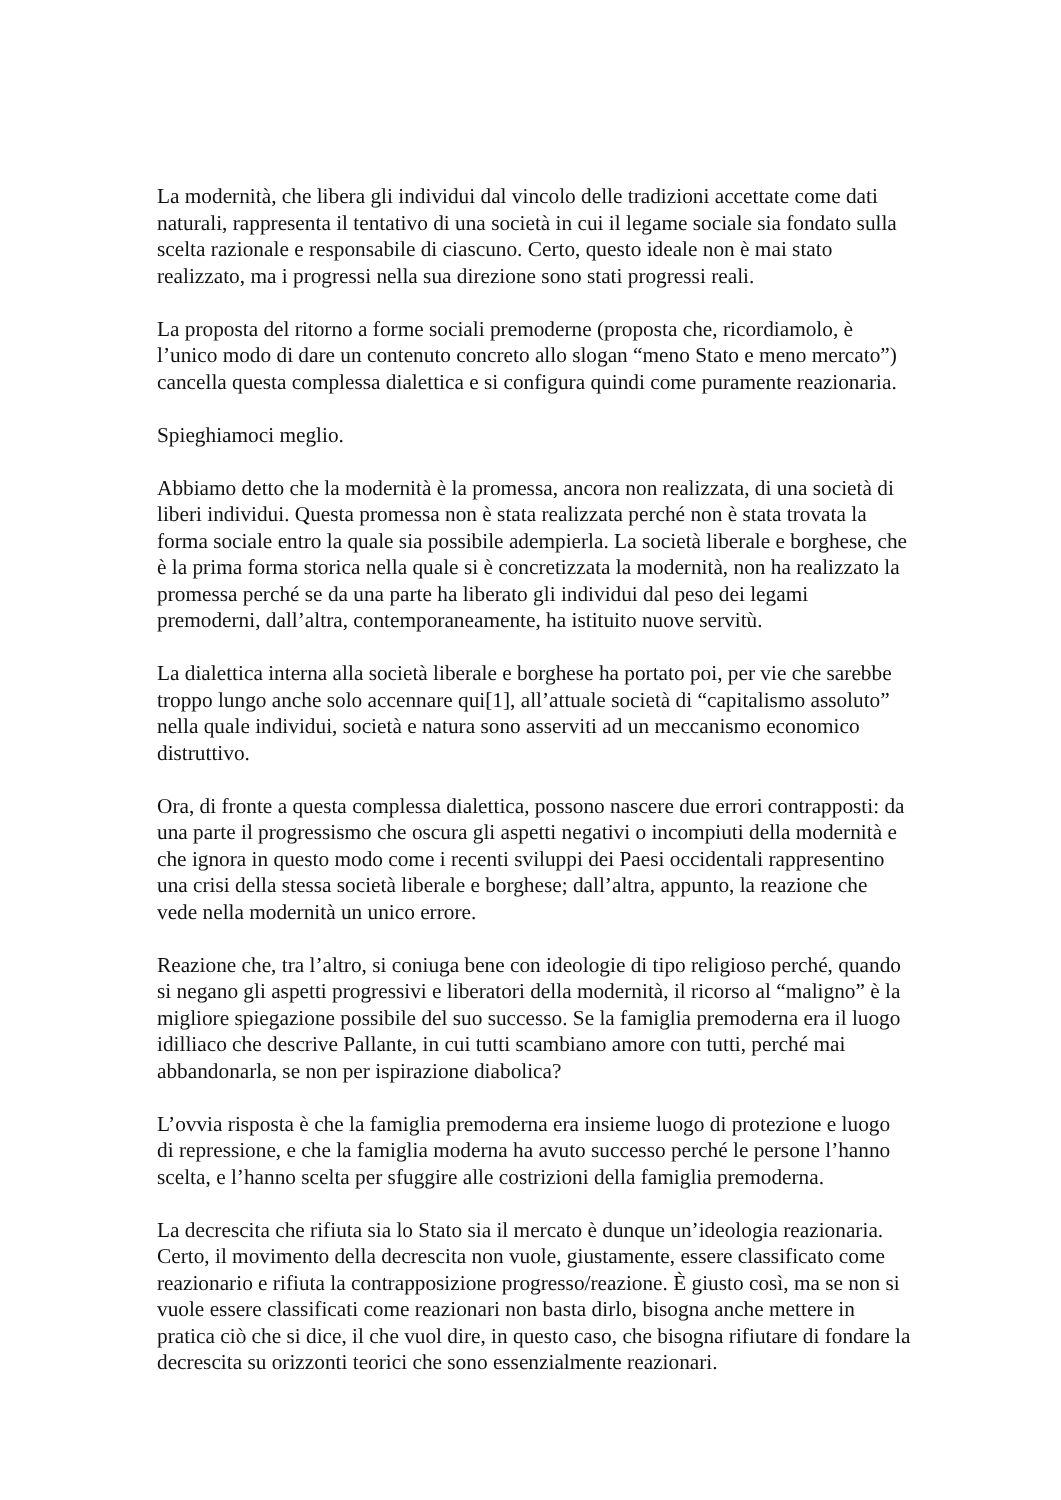La modernità, che libera gli individui dal vincolo delle tradizioni accettate come dati naturali, rappresenta il tentativo di una società in cui il legame sociale sia fondato sulla scelta razionale e responsabile di ciascuno. Certo, questo ideale non è mai stato realizzato, ma i progressi nella sua direzione sono stati progressi reali.
La proposta del ritorno a forme sociali premoderne (proposta che, ricordiamolo, è l’unico modo di dare un contenuto concreto allo slogan “meno Stato e meno mercato”) cancella questa complessa dialettica e si configura quindi come puramente reazionaria.
Spieghiamoci meglio.
Abbiamo detto che la modernità è la promessa, ancora non realizzata, di una società di liberi individui. Questa promessa non è stata realizzata perché non è stata trovata la forma sociale entro la quale sia possibile adempierla. La società liberale e borghese, che è la prima forma storica nella quale si è concretizzata la modernità, non ha realizzato la promessa perché se da una parte ha liberato gli individui dal peso dei legami premoderni, dall’altra, contemporaneamente, ha istituito nuove servitù.
La dialettica interna alla società liberale e borghese ha portato poi, per vie che sarebbe troppo lungo anche solo accennare qui[1], all’attuale società di “capitalismo assoluto” nella quale individui, società e natura sono asserviti ad un meccanismo economico distruttivo.
Ora, di fronte a questa complessa dialettica, possono nascere due errori contrapposti: da una parte il progressismo che oscura gli aspetti negativi o incompiuti della modernità e che ignora in questo modo come i recenti sviluppi dei Paesi occidentali rappresentino una crisi della stessa società liberale e borghese; dall’altra, appunto, la reazione che vede nella modernità un unico errore.
Reazione che, tra l’altro, si coniuga bene con ideologie di tipo religioso perché, quando si negano gli aspetti progressivi e liberatori della modernità, il ricorso al “maligno” è la migliore spiegazione possibile del suo successo. Se la famiglia premoderna era il luogo idilliaco che descrive Pallante, in cui tutti scambiano amore con tutti, perché mai abbandonarla, se non per ispirazione diabolica?
L’ovvia risposta è che la famiglia premoderna era insieme luogo di protezione e luogo di repressione, e che la famiglia moderna ha avuto successo perché le persone l’hanno scelta, e l’hanno scelta per sfuggire alle costrizioni della famiglia premoderna.
La decrescita che rifiuta sia lo Stato sia il mercato è dunque un’ideologia reazionaria. Certo, il movimento della decrescita non vuole, giustamente, essere classificato come reazionario e rifiuta la contrapposizione progresso/reazione. È giusto così, ma se non si vuole essere classificati come reazionari non basta dirlo, bisogna anche mettere in pratica ciò che si dice, il che vuol dire, in questo caso, che bisogna rifiutare di fondare la decrescita su orizzonti teorici che sono essenzialmente reazionari.